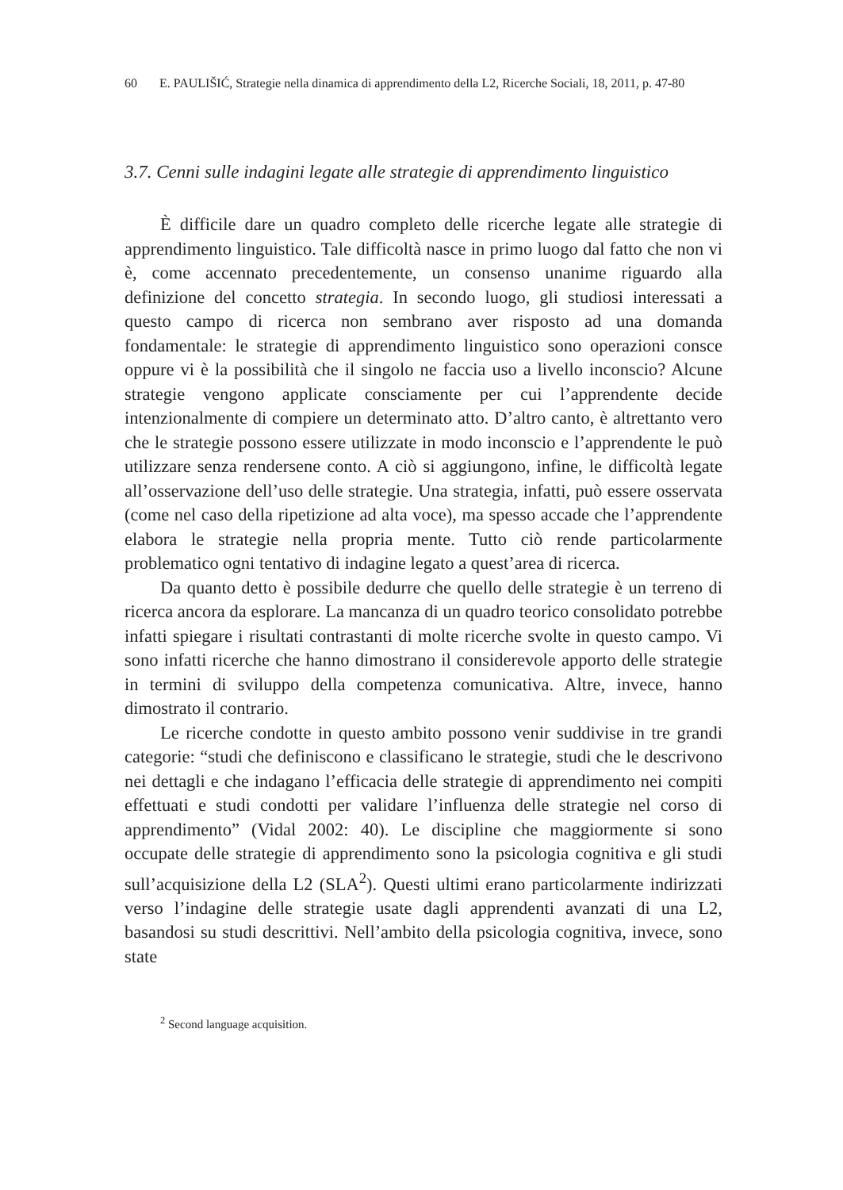60 E. PAULIŠIĆ, Strategie nella dinamica di apprendimento della L2, Ricerche Sociali, 18, 2011, p. 47-80
3.7. Cenni sulle indagini legate alle strategie di apprendimento linguistico
È difficile dare un quadro completo delle ricerche legate alle strategie di apprendimento linguistico. Tale difficoltà nasce in primo luogo dal fatto che non vi è, come accennato precedentemente, un consenso unanime riguardo alla definizione del concetto strategia. In secondo luogo, gli studiosi interessati a questo campo di ricerca non sembrano aver risposto ad una domanda fondamentale: le strategie di apprendimento linguistico sono operazioni consce oppure vi è la possibilità che il singolo ne faccia uso a livello inconscio? Alcune strategie vengono applicate consciamente per cui l’apprendente decide intenzionalmente di compiere un determinato atto. D’altro canto, è altrettanto vero che le strategie possono essere utilizzate in modo inconscio e l’apprendente le può utilizzare senza rendersene conto. A ciò si aggiungono, infine, le difficoltà legate all’osservazione dell’uso delle strategie. Una strategia, infatti, può essere osservata (come nel caso della ripetizione ad alta voce), ma spesso accade che l’apprendente elabora le strategie nella propria mente. Tutto ciò rende particolarmente problematico ogni tentativo di indagine legato a quest’area di ricerca.
Da quanto detto è possibile dedurre che quello delle strategie è un terreno di ricerca ancora da esplorare. La mancanza di un quadro teorico consolidato potrebbe infatti spiegare i risultati contrastanti di molte ricerche svolte in questo campo. Vi sono infatti ricerche che hanno dimostrano il considerevole apporto delle strategie in termini di sviluppo della competenza comunicativa. Altre, invece, hanno dimostrato il contrario.
Le ricerche condotte in questo ambito possono venir suddivise in tre grandi categorie: “studi che definiscono e classificano le strategie, studi che le descrivono nei dettagli e che indagano l’efficacia delle strategie di apprendimento nei compiti effettuati e studi condotti per validare l’influenza delle strategie nel corso di apprendimento” (Vidal 2002: 40). Le discipline che maggiormente si sono occupate delle strategie di apprendimento sono la psicologia cognitiva e gli studi sull’acquisizione della L2 (SLA<sup>2</sup>). Questi ultimi erano particolarmente indirizzati verso l’indagine delle strategie usate dagli apprendenti avanzati di una L2, basandosi su studi descrittivi. Nell’ambito della psicologia cognitiva, invece, sono state
<sup>2</sup> Second language acquisition.